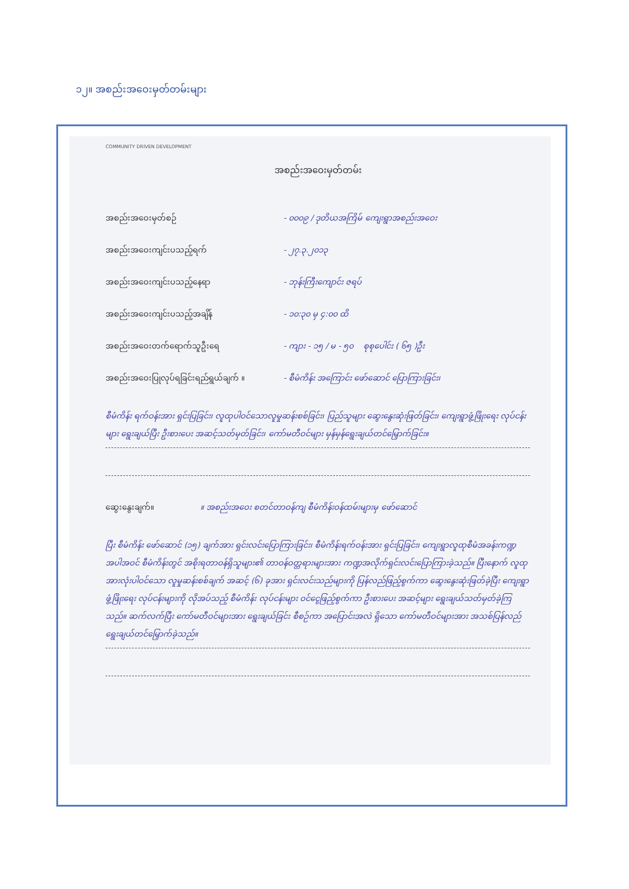၁၂။ အစည်းအဝေးမှတ်တမ်းများ
COMMUNITY DRIVEN DEVELOPMENT
အစည်းအဝေးမှတ်တမ်း
အစည်းအဝေးမှတ်စဉ် - ၀၀၀၉ / ဒုတိယအကြိမ် ကျေးရွာအစည်းအဝေး
အစည်းအဝေးကျင်းပသည့်ရက် - ၂၇.၃.၂၀၁၃
အစည်းအဝေးကျင်းပသည့်နေရာ - ဘုန်းကြီးကျောင်း ဇရပ်
အစည်းအဝေးကျင်းပသည့်အချိန် - ၁၀:၃၀ မှ ၄:၀၀ ထိ
အစည်းအဝေးတက်ရောက်သူဦးရေ - ကျား - ၁၅ / မ - ၅၀ စုစုပေါင်း ( ၆၅ )ဦး
အစည်းအဝေးပြုလုပ်ရခြင်းရည်ရွယ်ချက် ။ - စီမံကိန်း အကြောင်း ဖော်ဆောင် ပြောကြားခြင်း၊
စီမံကိန်း ရက်ဝန်းအား ရှင်းပြခြင်း၊ လူထုပါဝင်သောလူမှုဆန်းစစ်ခြင်း၊ ပြည်သူများ ဆွေးနွေးဆုံးဖြတ်ခြင်း၊ ကျေးရွာဖွံ့ဖြိုးရေး လုပ်ငန်းများ ရွေးချယ်ပြီး ဦးစားပေး အဆင့်သတ်မှတ်ခြင်း၊ ကော်မတီဝင်များ မှန်မှန်ရွေးချယ်တင်မြှောက်ခြင်း။
ဆွေးနွေးချက်။ ။ အစည်းအဝေး စတင်တာဝန်ကျ စီမံကိန်းဝန်ထမ်းများမှ ဖော်ဆောင်
ပြီး စီမံကိန်း ဖော်ဆောင် (၁၅) ချက်အား ရှင်းလင်းပြောကြားခြင်း၊ စီမံကိန်းရက်ဝန်းအား ရှင်းပြခြင်း၊ ကျေးရွာလူထုစီမံအခန်းကဏ္ဍအပါအဝင် စီမံကိန်းတွင် အစိုးရတာဝန်ရှိသူများ၏ တာဝန်ဝတ္တရားများအား ကဏ္ဍအလိုက်ရှင်းလင်းပြောကြားခဲ့သည်။ ပြီးနောက် လူထုအားလုံးပါဝင်သော လူမှုဆန်းစစ်ချက် အဆင့် (၆) ခုအား ရှင်းလင်းသည်များကို ပြန်လည်ဖြည့်စွက်ကာ ဆွေးနွေးဆုံးဖြတ်ခဲ့ပြီး ကျေးရွာဖွံ့ဖြိုးရေး လုပ်ငန်းများကို လိုအပ်သည့် စီမံကိန်း လုပ်ငန်းများ ဝင်ငွေဖြည့်စွက်ကာ ဦးစားပေး အဆင့်များ ရွေးချယ်သတ်မှတ်ခဲ့ကြသည်။ ဆက်လက်ပြီး ကော်မတီဝင်များအား ရွေးချယ်ခြင်း စီစဉ်ကာ အပြောင်းအလဲ ရှိသော ကော်မတီဝင်များအား အသစ်ပြန်လည်ရွေးချယ်တင်မြှောက်ခဲ့သည်။